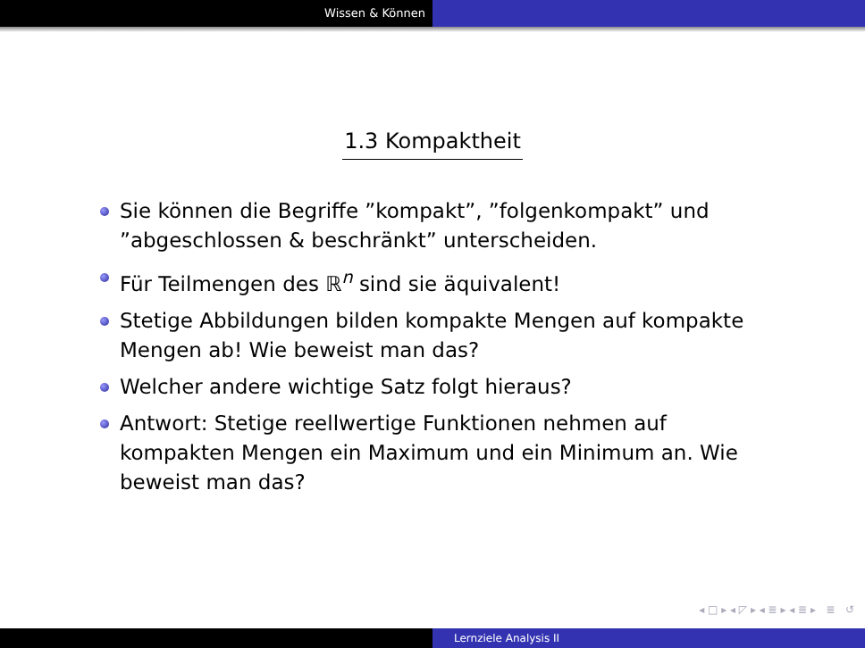Wissen & Können
1.3 Kompaktheit
Sie können die Begriffe ”kompakt”, ”folgenkompakt” und ”abgeschlossen & beschränkt” unterscheiden.
Für Teilmengen des ℝ<sup>n</sup> sind sie äquivalent!
Stetige Abbildungen bilden kompakte Mengen auf kompakte Mengen ab! Wie beweist man das?
Welcher andere wichtige Satz folgt hieraus?
Antwort: Stetige reellwertige Funktionen nehmen auf kompakten Mengen ein Maximum und ein Minimum an. Wie beweist man das?
◂ □ ▸ ◂ ◸ ▸ ◂ ≣ ▸ ◂ ≣ ▸ ≣ ↺
Lernziele Analysis II